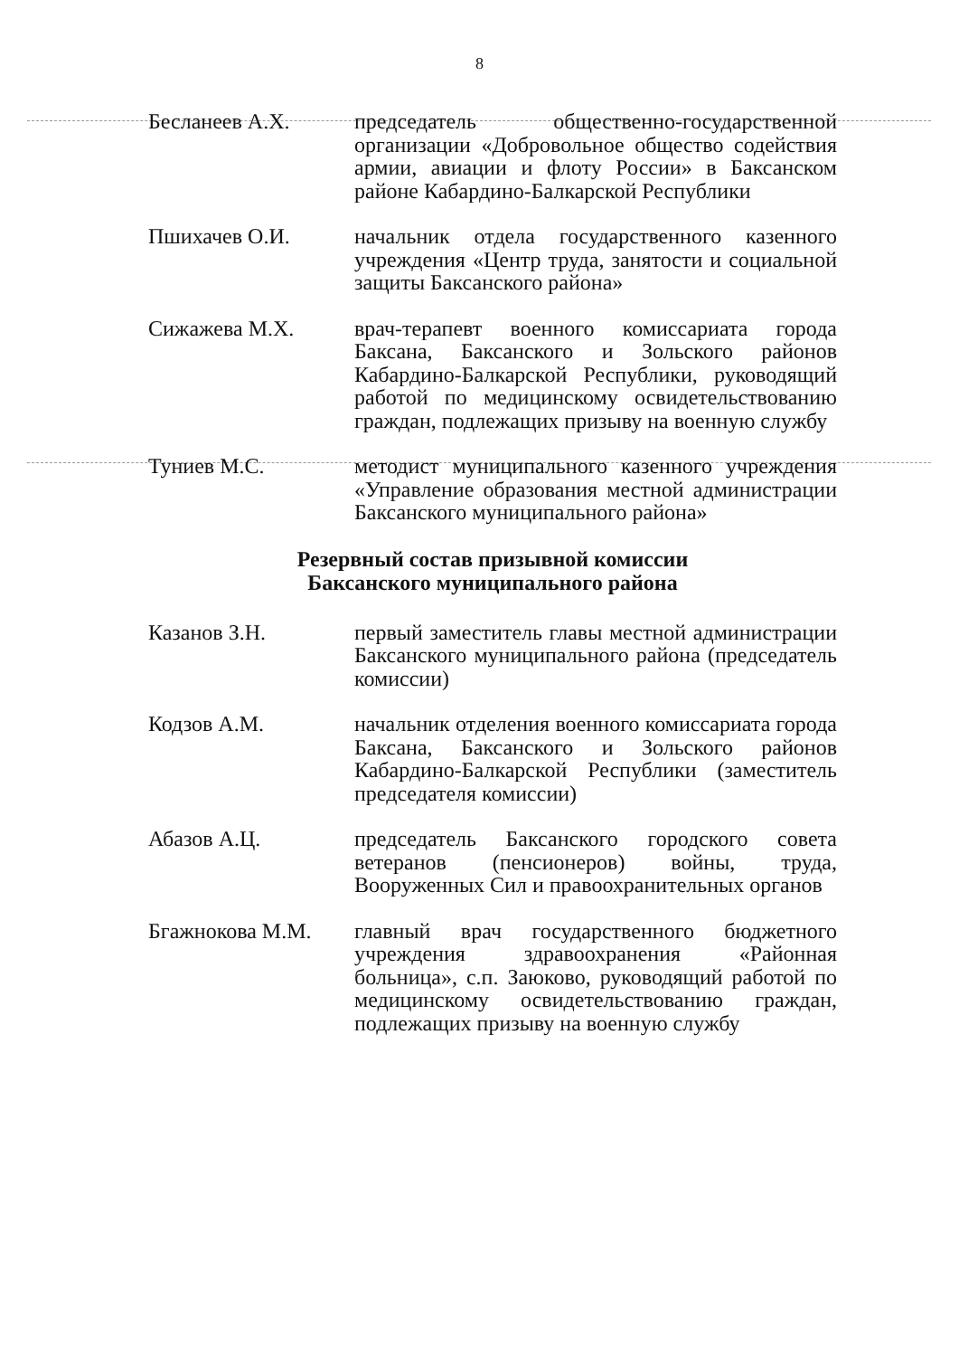8
Бесланеев А.Х. председатель общественно-государственной организации «Добровольное общество содействия армии, авиации и флоту России» в Баксанском районе Кабардино-Балкарской Республики
Пшихачев О.И. начальник отдела государственного казенного учреждения «Центр труда, занятости и социальной защиты Баксанского района»
Сижажева М.Х. врач-терапевт военного комиссариата города Баксана, Баксанского и Зольского районов Кабардино-Балкарской Республики, руководящий работой по медицинскому освидетельствованию граждан, подлежащих призыву на военную службу
Туниев М.С. методист муниципального казенного учреждения «Управление образования местной администрации Баксанского муниципального района»
Резервный состав призывной комиссии
Баксанского муниципального района
Казанов З.Н. первый заместитель главы местной администрации Баксанского муниципального района (председатель комиссии)
Кодзов А.М. начальник отделения военного комиссариата города Баксана, Баксанского и Зольского районов Кабардино-Балкарской Республики (заместитель председателя комиссии)
Абазов А.Ц. председатель Баксанского городского совета ветеранов (пенсионеров) войны, труда, Вооруженных Сил и правоохранительных органов
Бгажнокова М.М. главный врач государственного бюджетного учреждения здравоохранения «Районная больница», с.п. Заюково, руководящий работой по медицинскому освидетельствованию граждан, подлежащих призыву на военную службу